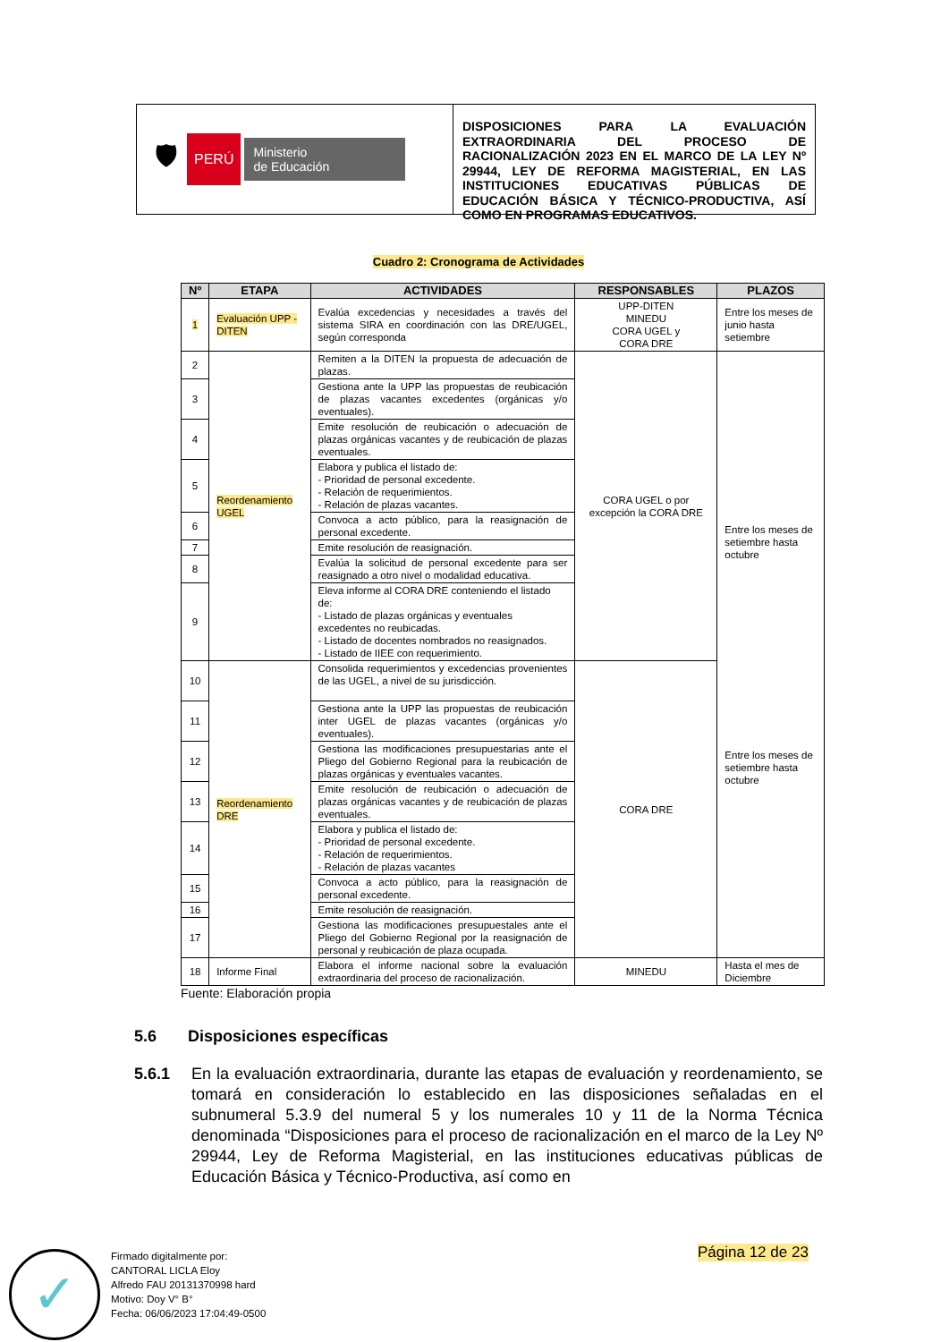🛡 PERÚ Ministerio
de Educación
DISPOSICIONES PARA LA EVALUACIÓN EXTRAORDINARIA DEL PROCESO DE RACIONALIZACIÓN 2023 EN EL MARCO DE LA LEY Nº 29944, LEY DE REFORMA MAGISTERIAL, EN LAS INSTITUCIONES EDUCATIVAS PÚBLICAS DE EDUCACIÓN BÁSICA Y TÉCNICO-PRODUCTIVA, ASÍ COMO EN PROGRAMAS EDUCATIVOS.
Cuadro 2: Cronograma de Actividades
| Nº | ETAPA | ACTIVIDADES | RESPONSABLES | PLAZOS |
| --- | --- | --- | --- | --- |
| 1 | Evaluación UPP -DITEN | Evalúa excedencias y necesidades a través del sistema SIRA en coordinación con las DRE/UGEL, según corresponda | UPP-DITEN MINEDU CORA UGEL y CORA DRE | Entre los meses de junio hasta setiembre |
| 2 | Reordenamiento UGEL | Remiten a la DITEN la propuesta de adecuación de plazas. | CORA UGEL o por excepción la CORA DRE | Entre los meses de setiembre hasta octubre Entre los meses de setiembre hasta octubre |
| 3 | | Gestiona ante la UPP las propuestas de reubicación de plazas vacantes excedentes (orgánicas y/o eventuales). | | |
| 4 | | Emite resolución de reubicación o adecuación de plazas orgánicas vacantes y de reubicación de plazas eventuales. | | |
| 5 | | Elabora y publica el listado de: - Prioridad de personal excedente. - Relación de requerimientos. - Relación de plazas vacantes. | | |
| 6 | | Convoca a acto público, para la reasignación de personal excedente. | | |
| 7 | | Emite resolución de reasignación. | | |
| 8 | | Evalúa la solicitud de personal excedente para ser reasignado a otro nivel o modalidad educativa. | | |
| 9 | | Eleva informe al CORA DRE conteniendo el listado de: - Listado de plazas orgánicas y eventuales excedentes no reubicadas. - Listado de docentes nombrados no reasignados. - Listado de IIEE con requerimiento. | | |
| 10 | Reordenamiento DRE | Consolida requerimientos y excedencias provenientes de las UGEL, a nivel de su jurisdicción. | CORA DRE | |
| 11 | | Gestiona ante la UPP las propuestas de reubicación inter UGEL de plazas vacantes (orgánicas y/o eventuales). | | |
| 12 | | Gestiona las modificaciones presupuestarias ante el Pliego del Gobierno Regional para la reubicación de plazas orgánicas y eventuales vacantes. | | |
| 13 | | Emite resolución de reubicación o adecuación de plazas orgánicas vacantes y de reubicación de plazas eventuales. | | |
| 14 | | Elabora y publica el listado de: - Prioridad de personal excedente. - Relación de requerimientos. - Relación de plazas vacantes | | |
| 15 | | Convoca a acto público, para la reasignación de personal excedente. | | |
| 16 | | Emite resolución de reasignación. | | |
| 17 | | Gestiona las modificaciones presupuestales ante el Pliego del Gobierno Regional por la reasignación de personal y reubicación de plaza ocupada. | | |
| 18 | Informe Final | Elabora el informe nacional sobre la evaluación extraordinaria del proceso de racionalización. | MINEDU | Hasta el mes de Diciembre |
Fuente: Elaboración propia
5.6 Disposiciones específicas
5.6.1 En la evaluación extraordinaria, durante las etapas de evaluación y reordenamiento, se tomará en consideración lo establecido en las disposiciones señaladas en el subnumeral 5.3.9 del numeral 5 y los numerales 10 y 11 de la Norma Técnica denominada “Disposiciones para el proceso de racionalización en el marco de la Ley Nº 29944, Ley de Reforma Magisterial, en las instituciones educativas públicas de Educación Básica y Técnico-Productiva, así como en
Página 12 de 23
✓
Firmado digitalmente por:
CANTORAL LICLA Eloy
Alfredo FAU 20131370998 hard
Motivo: Doy V° B°
Fecha: 06/06/2023 17:04:49-0500